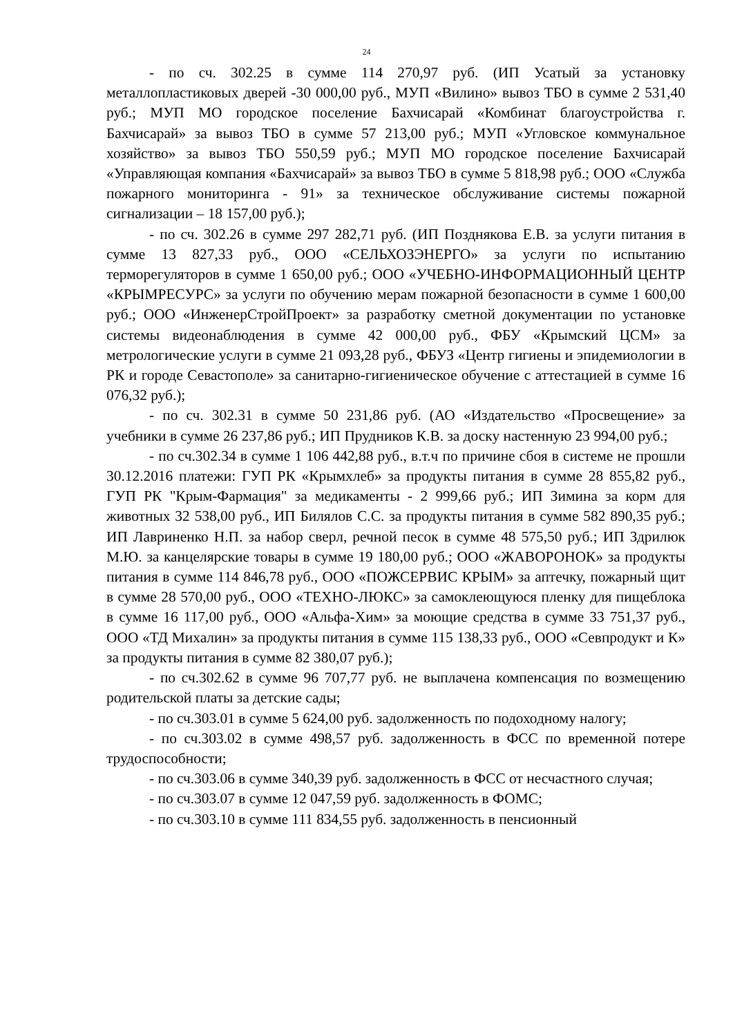24
- по сч. 302.25 в сумме 114 270,97 руб. (ИП Усатый за установку металлопластиковых дверей -30 000,00 руб., МУП «Вилино» вывоз ТБО в сумме 2 531,40 руб.; МУП МО городское поселение Бахчисарай «Комбинат благоустройства г. Бахчисарай» за вывоз ТБО в сумме 57 213,00 руб.; МУП «Угловское коммунальное хозяйство» за вывоз ТБО 550,59 руб.; МУП МО городское поселение Бахчисарай «Управляющая компания «Бахчисарай» за вывоз ТБО в сумме 5 818,98 руб.; ООО «Служба пожарного мониторинга - 91» за техническое обслуживание системы пожарной сигнализации – 18 157,00 руб.);
- по сч. 302.26 в сумме 297 282,71 руб. (ИП Позднякова Е.В. за услуги питания в сумме 13 827,33 руб., ООО «СЕЛЬХОЗЭНЕРГО» за услуги по испытанию терморегуляторов в сумме 1 650,00 руб.; ООО «УЧЕБНО-ИНФОРМАЦИОННЫЙ ЦЕНТР «КРЫМРЕСУРС» за услуги по обучению мерам пожарной безопасности в сумме 1 600,00 руб.; ООО «ИнженерСтройПроект» за разработку сметной документации по установке системы видеонаблюдения в сумме 42 000,00 руб., ФБУ «Крымский ЦСМ» за метрологические услуги в сумме 21 093,28 руб., ФБУЗ «Центр гигиены и эпидемиологии в РК и городе Севастополе» за санитарно-гигиеническое обучение с аттестацией в сумме 16 076,32 руб.);
- по сч. 302.31 в сумме 50 231,86 руб. (АО «Издательство «Просвещение» за учебники в сумме 26 237,86 руб.; ИП Прудников К.В. за доску настенную 23 994,00 руб.;
- по сч.302.34 в сумме 1 106 442,88 руб., в.т.ч по причине сбоя в системе не прошли 30.12.2016 платежи: ГУП РК «Крымхлеб» за продукты питания в сумме 28 855,82 руб., ГУП РК "Крым-Фармация" за медикаменты - 2 999,66 руб.; ИП Зимина за корм для животных 32 538,00 руб., ИП Билялов С.С. за продукты питания в сумме 582 890,35 руб.; ИП Лавриненко Н.П. за набор сверл, речной песок в сумме 48 575,50 руб.; ИП Здрилюк М.Ю. за канцелярские товары в сумме 19 180,00 руб.; ООО «ЖАВОРОНОК» за продукты питания в сумме 114 846,78 руб., ООО «ПОЖСЕРВИС КРЫМ» за аптечку, пожарный щит в сумме 28 570,00 руб., ООО «ТЕХНО-ЛЮКС» за самоклеющуюся пленку для пищеблока в сумме 16 117,00 руб., ООО «Альфа-Хим» за моющие средства в сумме 33 751,37 руб., ООО «ТД Михалин» за продукты питания в сумме 115 138,33 руб., ООО «Севпродукт и К» за продукты питания в сумме 82 380,07 руб.);
- по сч.302.62 в сумме 96 707,77 руб. не выплачена компенсация по возмещению родительской платы за детские сады;
- по сч.303.01 в сумме 5 624,00 руб. задолженность по подоходному налогу;
- по сч.303.02 в сумме 498,57 руб. задолженность в ФСС по временной потере трудоспособности;
- по сч.303.06 в сумме 340,39 руб. задолженность в ФСС от несчастного случая;
- по сч.303.07 в сумме 12 047,59 руб. задолженность в ФОМС;
- по сч.303.10 в сумме 111 834,55 руб. задолженность в пенсионный